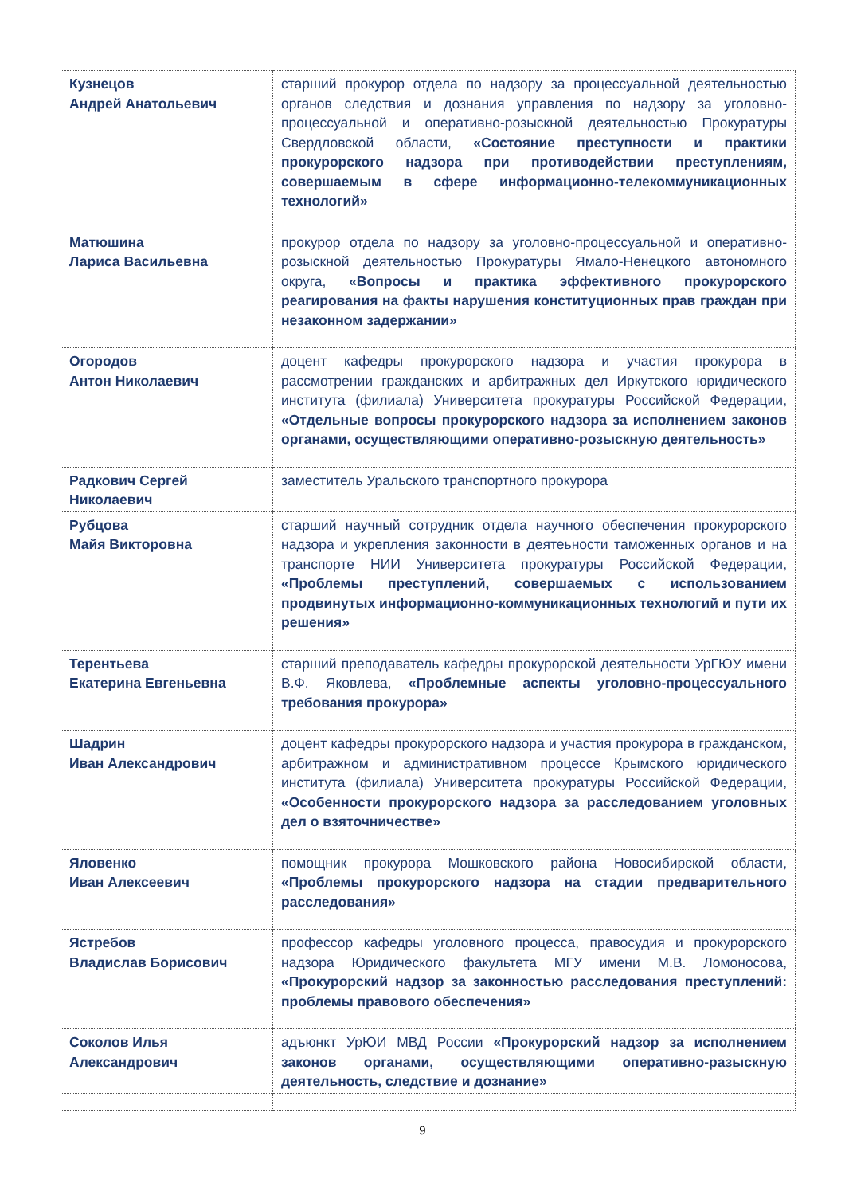| Кузнецов Андрей Анатольевич | старший прокурор отдела по надзору за процессуальной деятельностью органов следствия и дознания управления по надзору за уголовно-процессуальной и оперативно-розыскной деятельностью Прокуратуры Свердловской области, «Состояние преступности и практики прокурорского надзора при противодействии преступлениям, совершаемым в сфере информационно-телекоммуникационных технологий» |
| Матюшина Лариса Васильевна | прокурор отдела по надзору за уголовно-процессуальной и оперативно-розыскной деятельностью Прокуратуры Ямало-Ненецкого автономного округа, «Вопросы и практика эффективного прокурорского реагирования на факты нарушения конституционных прав граждан при незаконном задержании» |
| Огородов Антон Николаевич | доцент кафедры прокурорского надзора и участия прокурора в рассмотрении гражданских и арбитражных дел Иркутского юридического института (филиала) Университета прокуратуры Российской Федерации, «Отдельные вопросы прокурорского надзора за исполнением законов органами, осуществляющими оперативно-розыскную деятельность» |
| Радкович Сергей Николаевич | заместитель Уральского транспортного прокурора |
| Рубцова Майя Викторовна | старший научный сотрудник отдела научного обеспечения прокурорского надзора и укрепления законности в деятеьности таможенных органов и на транспорте НИИ Университета прокуратуры Российской Федерации, «Проблемы преступлений, совершаемых с использованием продвинутых информационно-коммуникационных технологий и пути их решения» |
| Терентьева Екатерина Евгеньевна | старший преподаватель кафедры прокурорской деятельности УрГЮУ имени В.Ф. Яковлева, «Проблемные аспекты уголовно-процессуального требования прокурора» |
| Шадрин Иван Александрович | доцент кафедры прокурорского надзора и участия прокурора в гражданском, арбитражном и административном процессе Крымского юридического института (филиала) Университета прокуратуры Российской Федерации, «Особенности прокурорского надзора за расследованием уголовных дел о взяточничестве» |
| Яловенко Иван Алексеевич | помощник прокурора Мошковского района Новосибирской области, «Проблемы прокурорского надзора на стадии предварительного расследования» |
| Ястребов Владислав Борисович | профессор кафедры уголовного процесса, правосудия и прокурорского надзора Юридического факультета МГУ имени М.В. Ломоносова, «Прокурорский надзор за законностью расследования преступлений: проблемы правового обеспечения» |
| Соколов Илья Александрович | адъюнкт УрЮИ МВД России «Прокурорский надзор за исполнением законов органами, осуществляющими оперативно-разыскную деятельность, следствие и дознание» |
9